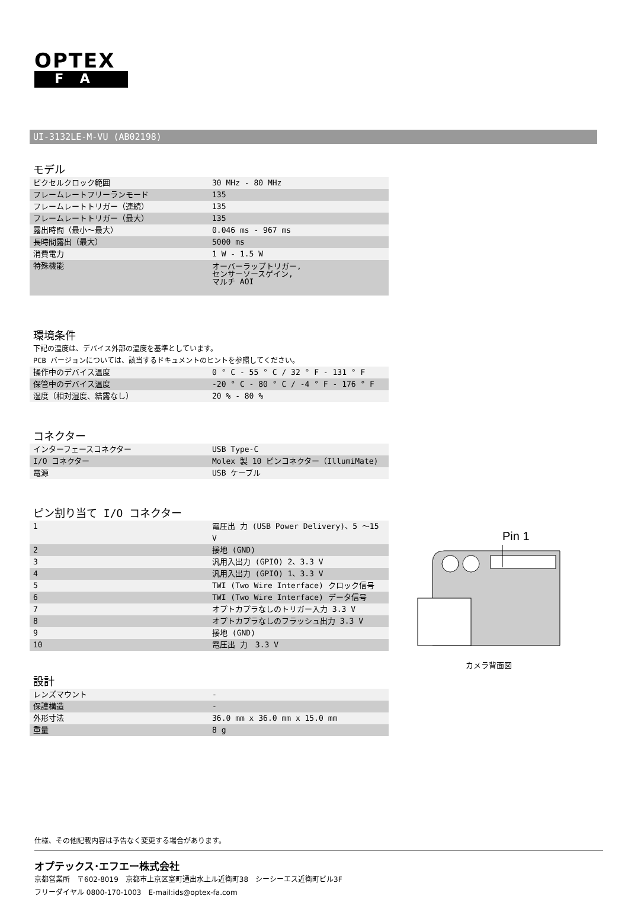OPTEX
FA
UI-3132LE-M-VU (AB02198)
モデル
| ピクセルクロック範囲 | 30 MHz - 80 MHz |
| フレームレートフリーランモード | 135 |
| フレームレートトリガー（連続） | 135 |
| フレームレートトリガー（最大） | 135 |
| 露出時間（最小～最大） | 0.046 ms - 967 ms |
| 長時間露出（最大） | 5000 ms |
| 消費電力 | 1 W - 1.5 W |
| 特殊機能 | オーバーラップトリガー, センサーソースゲイン, マルチ AOI |
環境条件
下記の温度は、デバイス外部の温度を基準としています。
PCB バージョンについては、該当するドキュメントのヒントを参照してください。
| 操作中のデバイス温度 | 0 ° C - 55 ° C / 32 ° F - 131 ° F |
| 保管中のデバイス温度 | -20 ° C - 80 ° C / -4 ° F - 176 ° F |
| 湿度（相対湿度、結露なし） | 20 % - 80 % |
コネクター
| インターフェースコネクター | USB Type-C |
| I/O コネクター | Molex 製 10 ピンコネクター（IllumiMate) |
| 電源 | USB ケーブル |
ピン割り当て I/O コネクター
| 1 | 電圧出 力 (USB Power Delivery)、5 ～15 V |
| 2 | 接地 (GND) |
| 3 | 汎用入出力 (GPIO) 2、3.3 V |
| 4 | 汎用入出力 (GPIO) 1、3.3 V |
| 5 | TWI (Two Wire Interface) クロック信号 |
| 6 | TWI (Two Wire Interface) データ信号 |
| 7 | オプトカプラなしのトリガー入力 3.3 V |
| 8 | オプトカプラなしのフラッシュ出力 3.3 V |
| 9 | 接地 (GND) |
| 10 | 電圧出 力 3.3 V |
設計
| レンズマウント | - |
| 保護構造 | - |
| 外形寸法 | 36.0 mm x 36.0 mm x 15.0 mm |
| 重量 | 8 g |
Pin 1
カメラ背面図
仕様、その他記載内容は予告なく変更する場合があります。
オプテックス･エフエー株式会社
京都営業所　〒602-8019　京都市上京区室町通出水上ル近衛町38　シーシーエス近衛町ビル3F
フリーダイヤル 0800-170-1003　E-mail:ids@optex-fa.com